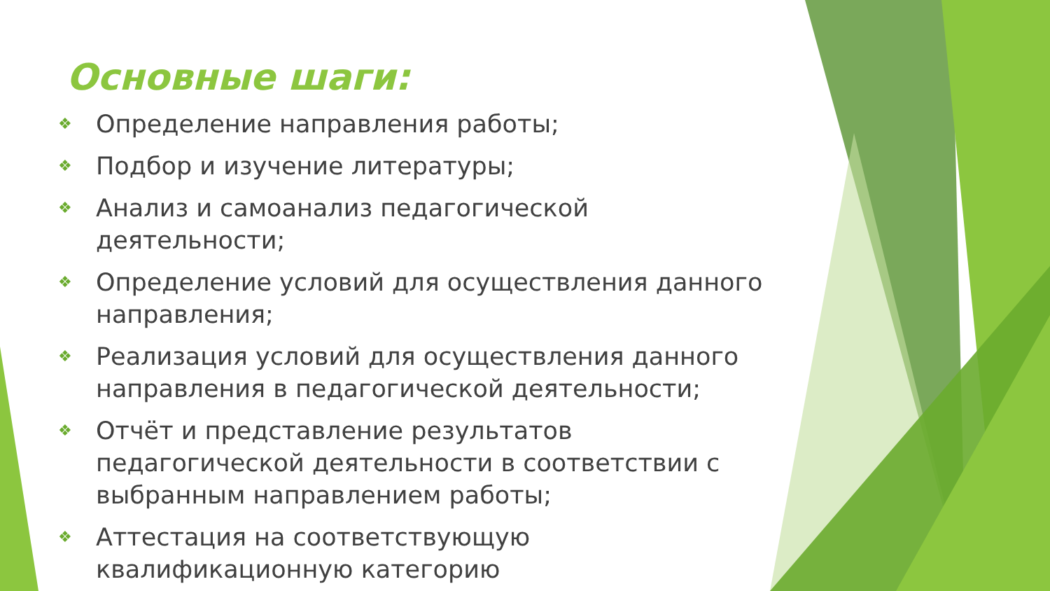Основные шаги:
❖ Определение направления работы;
❖ Подбор и изучение литературы;
❖ Анализ и самоанализ педагогической деятельности;
❖ Определение условий для осуществления данного направления;
❖ Реализация условий для осуществления данного направления в педагогической деятельности;
❖ Отчёт и представление результатов педагогической деятельности в соответствии с выбранным направлением работы;
❖ Аттестация на соответствующую квалификационную категорию